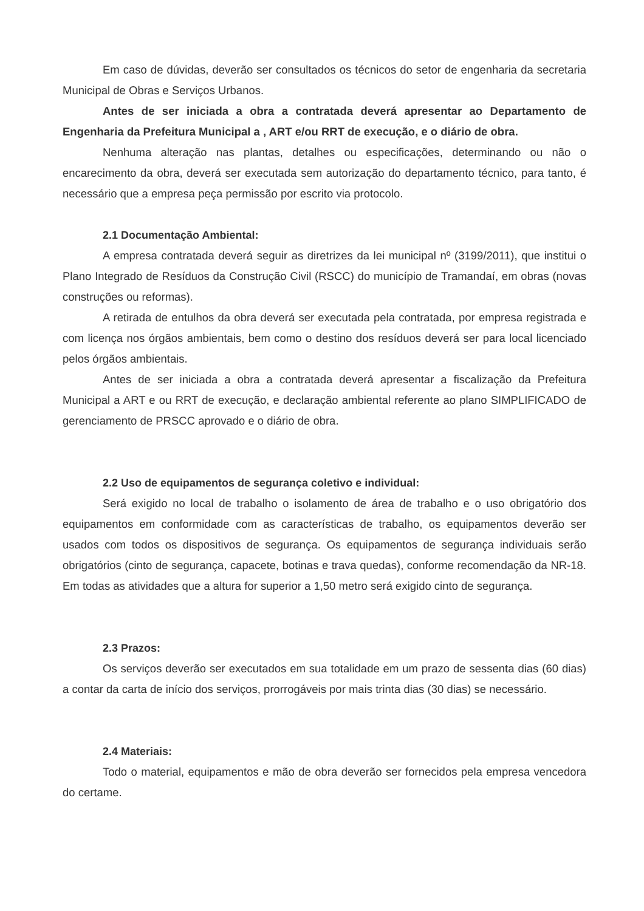Em caso de dúvidas, deverão ser consultados os técnicos do setor de engenharia da secretaria Municipal de Obras e Serviços Urbanos.
Antes de ser iniciada a obra a contratada deverá apresentar ao Departamento de Engenharia da Prefeitura Municipal a , ART e/ou RRT de execução, e o diário de obra.
Nenhuma alteração nas plantas, detalhes ou especificações, determinando ou não o encarecimento da obra, deverá ser executada sem autorização do departamento técnico, para tanto, é necessário que a empresa peça permissão por escrito via protocolo.
2.1 Documentação Ambiental:
A empresa contratada deverá seguir as diretrizes da lei municipal nº (3199/2011), que institui o Plano Integrado de Resíduos da Construção Civil (RSCC) do município de Tramandaí, em obras (novas construções ou reformas).
A retirada de entulhos da obra deverá ser executada pela contratada, por empresa registrada e com licença nos órgãos ambientais, bem como o destino dos resíduos deverá ser para local licenciado pelos órgãos ambientais.
Antes de ser iniciada a obra a contratada deverá apresentar a fiscalização da Prefeitura Municipal a ART e ou RRT de execução, e declaração ambiental referente ao plano SIMPLIFICADO de gerenciamento de PRSCC aprovado e o diário de obra.
2.2 Uso de equipamentos de segurança coletivo e individual:
Será exigido no local de trabalho o isolamento de área de trabalho e o uso obrigatório dos equipamentos em conformidade com as características de trabalho, os equipamentos deverão ser usados com todos os dispositivos de segurança. Os equipamentos de segurança individuais serão obrigatórios (cinto de segurança, capacete, botinas e trava quedas), conforme recomendação da NR-18. Em todas as atividades que a altura for superior a 1,50 metro será exigido cinto de segurança.
2.3 Prazos:
Os serviços deverão ser executados em sua totalidade em um prazo de sessenta dias (60 dias) a contar da carta de início dos serviços, prorrogáveis por mais trinta dias (30 dias) se necessário.
2.4 Materiais:
Todo o material, equipamentos e mão de obra deverão ser fornecidos pela empresa vencedora do certame.